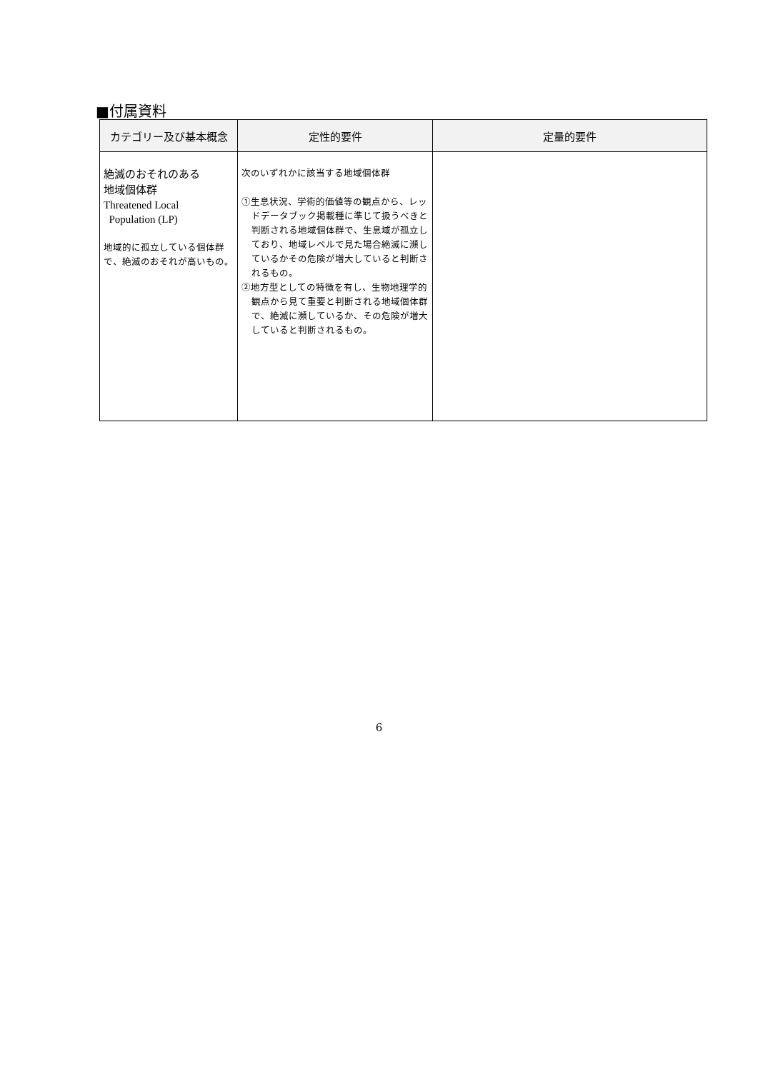■付属資料
| カテゴリー及び基本概念 | 定性的要件 | 定量的要件 |
| --- | --- | --- |
| 絶滅のおそれのある 地域個体群 Threatened Local Population (LP) 地域的に孤立している個体群で、絶滅のおそれが高いもの。 | 次のいずれかに該当する地域個体群 ①生息状況、学術的価値等の観点から、レッドデータブック掲載種に準じて扱うべきと判断される地域個体群で、生息域が孤立しており、地域レベルで見た場合絶滅に瀕しているかその危険が増大していると判断されるもの。 ②地方型としての特徴を有し、生物地理学的観点から見て重要と判断される地域個体群で、絶滅に瀕しているか、その危険が増大していると判断されるもの。 | |
6